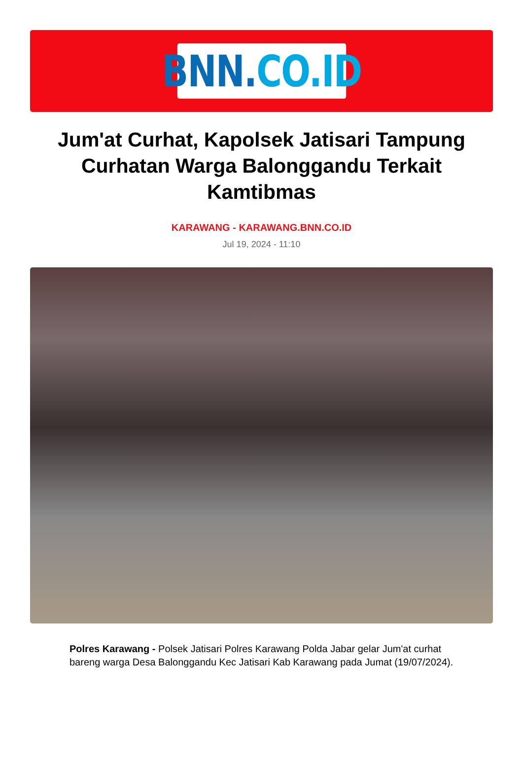BNN. CO.ID
Jum'at Curhat, Kapolsek Jatisari Tampung Curhatan Warga Balonggandu Terkait Kamtibmas
KARAWANG - KARAWANG.BNN.CO.ID
Jul 19, 2024 - 11:10
Polres Karawang - Polsek Jatisari Polres Karawang Polda Jabar gelar Jum'at curhat bareng warga Desa Balonggandu Kec Jatisari Kab Karawang pada Jumat (19/07/2024).